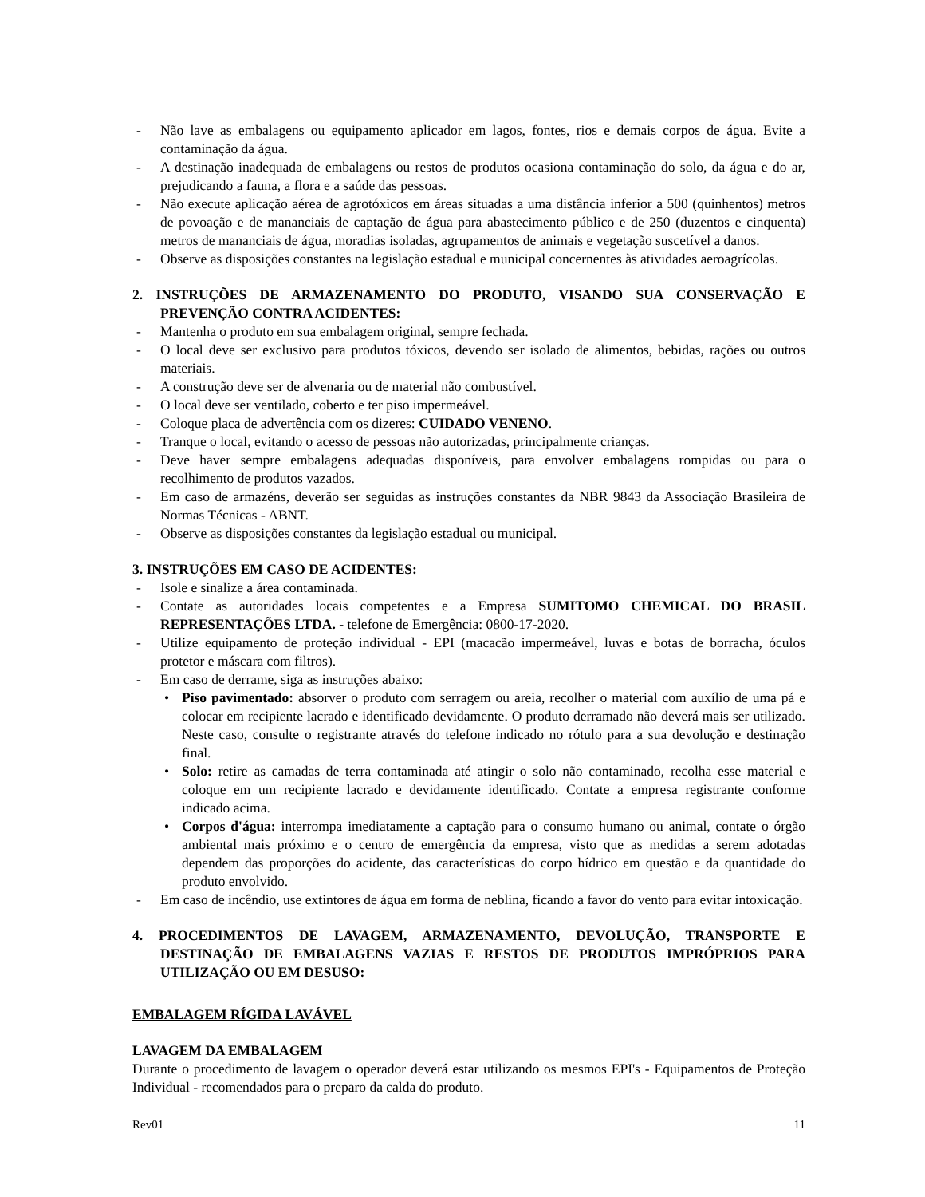- Não lave as embalagens ou equipamento aplicador em lagos, fontes, rios e demais corpos de água. Evite a contaminação da água.
- A destinação inadequada de embalagens ou restos de produtos ocasiona contaminação do solo, da água e do ar, prejudicando a fauna, a flora e a saúde das pessoas.
- Não execute aplicação aérea de agrotóxicos em áreas situadas a uma distância inferior a 500 (quinhentos) metros de povoação e de mananciais de captação de água para abastecimento público e de 250 (duzentos e cinquenta) metros de mananciais de água, moradias isoladas, agrupamentos de animais e vegetação suscetível a danos.
- Observe as disposições constantes na legislação estadual e municipal concernentes às atividades aeroagrícolas.
2. INSTRUÇÕES DE ARMAZENAMENTO DO PRODUTO, VISANDO SUA CONSERVAÇÃO E PREVENÇÃO CONTRA ACIDENTES:
- Mantenha o produto em sua embalagem original, sempre fechada.
- O local deve ser exclusivo para produtos tóxicos, devendo ser isolado de alimentos, bebidas, rações ou outros materiais.
- A construção deve ser de alvenaria ou de material não combustível.
- O local deve ser ventilado, coberto e ter piso impermeável.
- Coloque placa de advertência com os dizeres: CUIDADO VENENO.
- Tranque o local, evitando o acesso de pessoas não autorizadas, principalmente crianças.
- Deve haver sempre embalagens adequadas disponíveis, para envolver embalagens rompidas ou para o recolhimento de produtos vazados.
- Em caso de armazéns, deverão ser seguidas as instruções constantes da NBR 9843 da Associação Brasileira de Normas Técnicas - ABNT.
- Observe as disposições constantes da legislação estadual ou municipal.
3. INSTRUÇÕES EM CASO DE ACIDENTES:
- Isole e sinalize a área contaminada.
- Contate as autoridades locais competentes e a Empresa SUMITOMO CHEMICAL DO BRASIL REPRESENTAÇÕES LTDA. - telefone de Emergência: 0800-17-2020.
- Utilize equipamento de proteção individual - EPI (macacão impermeável, luvas e botas de borracha, óculos protetor e máscara com filtros).
- Em caso de derrame, siga as instruções abaixo:
• Piso pavimentado: absorver o produto com serragem ou areia, recolher o material com auxílio de uma pá e colocar em recipiente lacrado e identificado devidamente. O produto derramado não deverá mais ser utilizado. Neste caso, consulte o registrante através do telefone indicado no rótulo para a sua devolução e destinação final.
• Solo: retire as camadas de terra contaminada até atingir o solo não contaminado, recolha esse material e coloque em um recipiente lacrado e devidamente identificado. Contate a empresa registrante conforme indicado acima.
• Corpos d'água: interrompa imediatamente a captação para o consumo humano ou animal, contate o órgão ambiental mais próximo e o centro de emergência da empresa, visto que as medidas a serem adotadas dependem das proporções do acidente, das características do corpo hídrico em questão e da quantidade do produto envolvido.
- Em caso de incêndio, use extintores de água em forma de neblina, ficando a favor do vento para evitar intoxicação.
4. PROCEDIMENTOS DE LAVAGEM, ARMAZENAMENTO, DEVOLUÇÃO, TRANSPORTE E DESTINAÇÃO DE EMBALAGENS VAZIAS E RESTOS DE PRODUTOS IMPRÓPRIOS PARA UTILIZAÇÃO OU EM DESUSO:
EMBALAGEM RÍGIDA LAVÁVEL
LAVAGEM DA EMBALAGEM
Durante o procedimento de lavagem o operador deverá estar utilizando os mesmos EPI's - Equipamentos de Proteção Individual - recomendados para o preparo da calda do produto.
Rev01 11